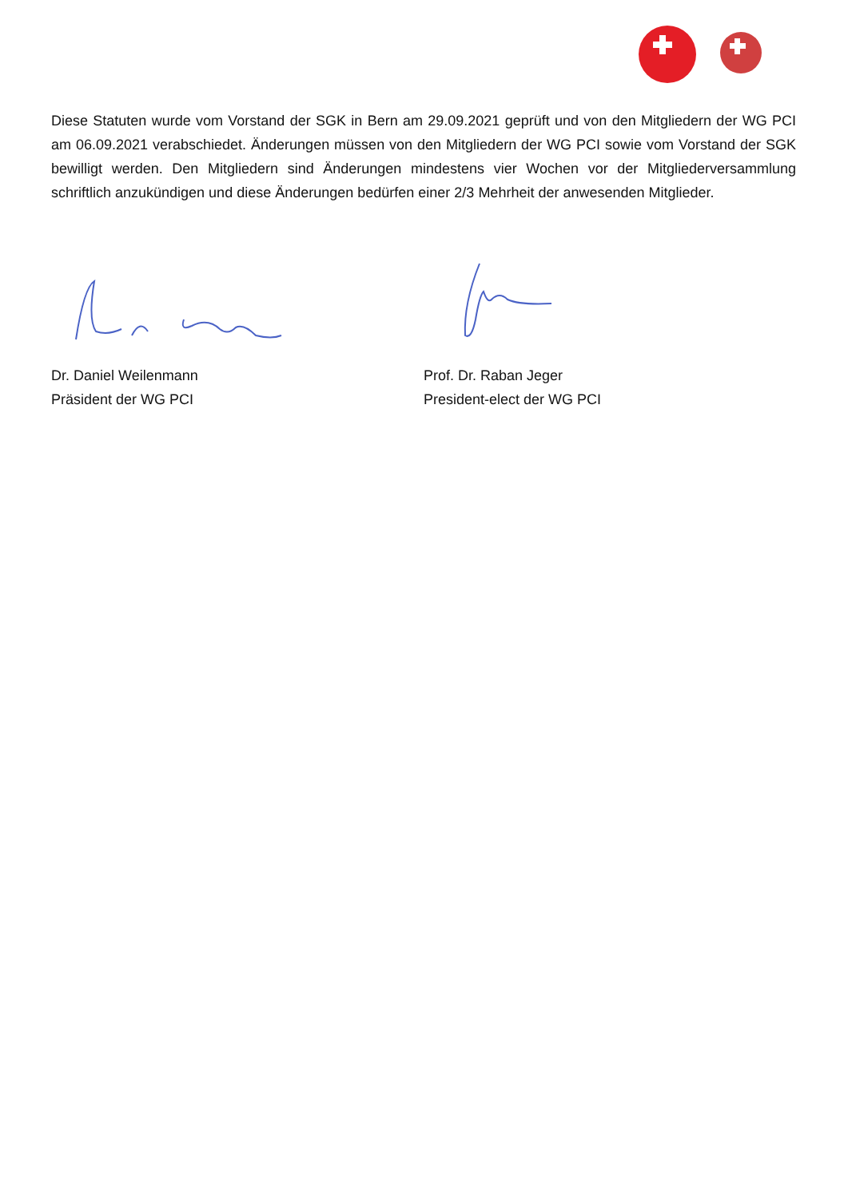Diese Statuten wurde vom Vorstand der SGK in Bern am 29.09.2021 geprüft und von den Mitgliedern der WG PCI am 06.09.2021 verabschiedet. Änderungen müssen von den Mitgliedern der WG PCI sowie vom Vorstand der SGK bewilligt werden. Den Mitgliedern sind Änderungen mindestens vier Wochen vor der Mitgliederversammlung schriftlich anzukündigen und diese Änderungen bedürfen einer 2/3 Mehrheit der anwesenden Mitglieder.
Dr. Daniel Weilenmann
Präsident der WG PCI
Prof. Dr. Raban Jeger
President-elect der WG PCI